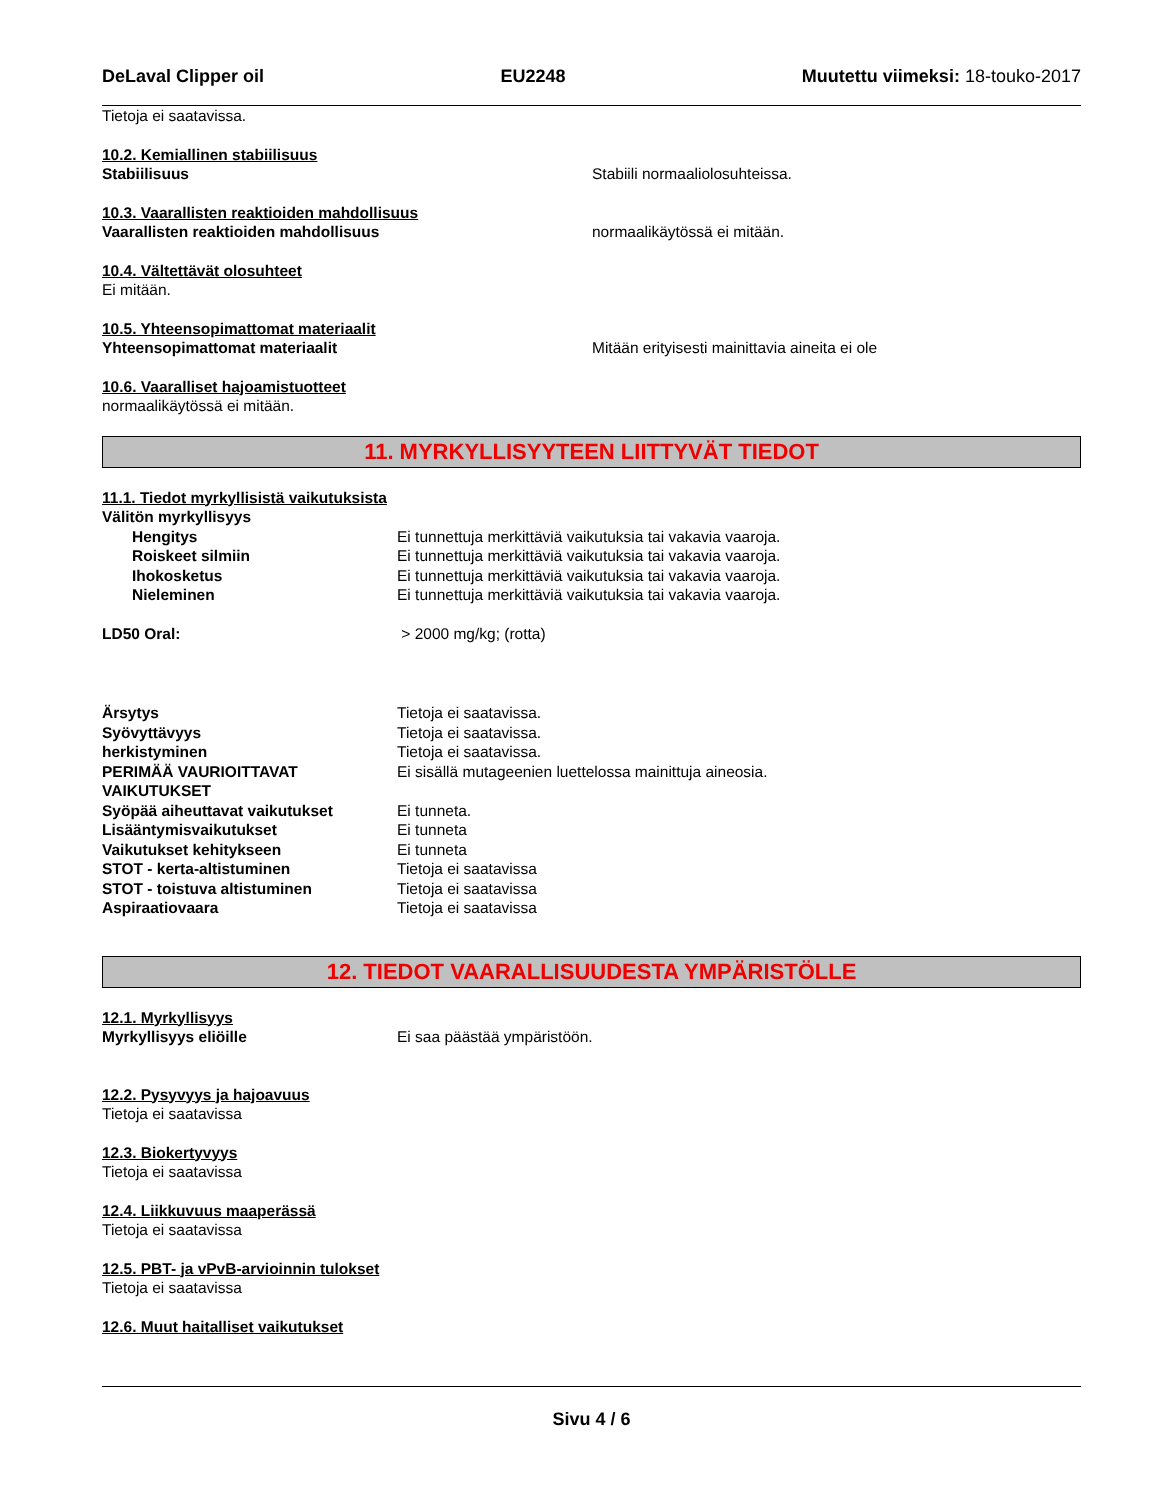DeLaval Clipper oil EU2248 Muutettu viimeksi: 18-touko-2017
Tietoja ei saatavissa.
10.2. Kemiallinen stabiilisuus
Stabiilisuus Stabiili normaaliolosuhteissa.
10.3. Vaarallisten reaktioiden mahdollisuus
Vaarallisten reaktioiden mahdollisuus normaalikäytössä ei mitään.
10.4. Vältettävät olosuhteet
Ei mitään.
10.5. Yhteensopimattomat materiaalit
Yhteensopimattomat materiaalit Mitään erityisesti mainittavia aineita ei ole
10.6. Vaaralliset hajoamistuotteet
normaalikäytössä ei mitään.
11. MYRKYLLISYYTEEN LIITTYVÄT TIEDOT
11.1. Tiedot myrkyllisistä vaikutuksista
Välitön myrkyllisyys
Hengitys Ei tunnettuja merkittäviä vaikutuksia tai vakavia vaaroja.
Roiskeet silmiin Ei tunnettuja merkittäviä vaikutuksia tai vakavia vaaroja.
Ihokosketus Ei tunnettuja merkittäviä vaikutuksia tai vakavia vaaroja.
Nieleminen Ei tunnettuja merkittäviä vaikutuksia tai vakavia vaaroja.
LD50 Oral: > 2000 mg/kg; (rotta)
Ärsytys Tietoja ei saatavissa.
Syövyttävyys Tietoja ei saatavissa.
herkistyminen Tietoja ei saatavissa.
PERIMÄÄ VAURIOITTAVAT VAIKUTUKSET Ei sisällä mutageenien luettelossa mainittuja aineosia.
Syöpää aiheuttavat vaikutukset Ei tunneta.
Lisääntymisvaikutukset Ei tunneta
Vaikutukset kehitykseen Ei tunneta
STOT - kerta-altistuminen Tietoja ei saatavissa
STOT - toistuva altistuminen Tietoja ei saatavissa
Aspiraatiovaara Tietoja ei saatavissa
12. TIEDOT VAARALLISUUDESTA YMPÄRISTÖLLE
12.1. Myrkyllisyys
Myrkyllisyys eliöille Ei saa päästää ympäristöön.
12.2. Pysyvyys ja hajoavuus
Tietoja ei saatavissa
12.3. Biokertyvyys
Tietoja ei saatavissa
12.4. Liikkuvuus maaperässä
Tietoja ei saatavissa
12.5. PBT- ja vPvB-arvioinnin tulokset
Tietoja ei saatavissa
12.6. Muut haitalliset vaikutukset
Sivu 4 / 6